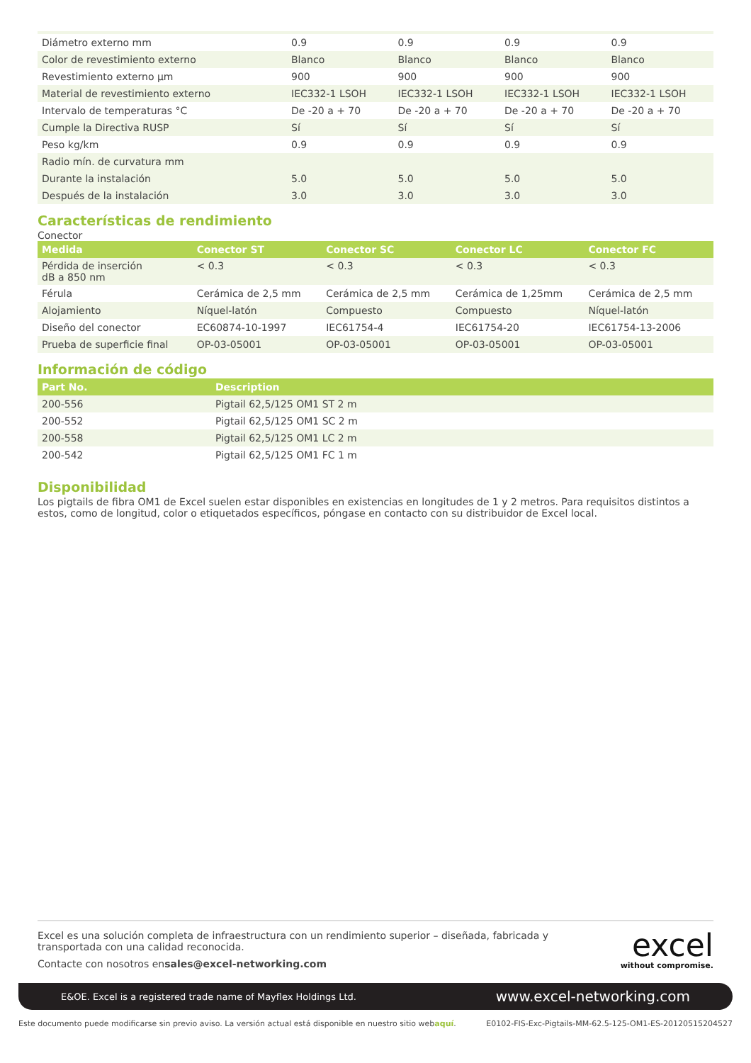| Diámetro externo mm | 0.9 | 0.9 | 0.9 | 0.9 |
| Color de revestimiento externo | Blanco | Blanco | Blanco | Blanco |
| Revestimiento externo µm | 900 | 900 | 900 | 900 |
| Material de revestimiento externo | IEC332-1 LSOH | IEC332-1 LSOH | IEC332-1 LSOH | IEC332-1 LSOH |
| Intervalo de temperaturas °C | De -20 a + 70 | De -20 a + 70 | De -20 a + 70 | De -20 a + 70 |
| Cumple la Directiva RUSP | Sí | Sí | Sí | Sí |
| Peso kg/km | 0.9 | 0.9 | 0.9 | 0.9 |
| Radio mín. de curvatura mm | | | | |
| Durante la instalación | 5.0 | 5.0 | 5.0 | 5.0 |
| Después de la instalación | 3.0 | 3.0 | 3.0 | 3.0 |
Características de rendimiento
Conector
| Medida | Conector ST | Conector SC | Conector LC | Conector FC |
| --- | --- | --- | --- | --- |
| Pérdida de inserción dB a 850 nm | < 0.3 | < 0.3 | < 0.3 | < 0.3 |
| Férula | Cerámica de 2,5 mm | Cerámica de 2,5 mm | Cerámica de 1,25mm | Cerámica de 2,5 mm |
| Alojamiento | Níquel-latón | Compuesto | Compuesto | Níquel-latón |
| Diseño del conector | EC60874-10-1997 | IEC61754-4 | IEC61754-20 | IEC61754-13-2006 |
| Prueba de superficie final | OP-03-05001 | OP-03-05001 | OP-03-05001 | OP-03-05001 |
Información de código
| Part No. | Description |
| --- | --- |
| 200-556 | Pigtail 62,5/125 OM1 ST 2 m |
| 200-552 | Pigtail 62,5/125 OM1 SC 2 m |
| 200-558 | Pigtail 62,5/125 OM1 LC 2 m |
| 200-542 | Pigtail 62,5/125 OM1 FC 1 m |
Disponibilidad
Los pigtails de fibra OM1 de Excel suelen estar disponibles en existencias en longitudes de 1 y 2 metros. Para requisitos distintos a estos, como de longitud, color o etiquetados específicos, póngase en contacto con su distribuidor de Excel local.
Excel es una solución completa de infraestructura con un rendimiento superior – diseñada, fabricada y transportada con una calidad reconocida.
Contacte con nosotros ensales@excel-networking.com
excel
without compromise.
E&OE. Excel is a registered trade name of Mayflex Holdings Ltd. www.excel-networking.com
Este documento puede modificarse sin previo aviso. La versión actual está disponible en nuestro sitio webaquí. E0102-FIS-Exc-Pigtails-MM-62.5-125-OM1-ES-20120515204527